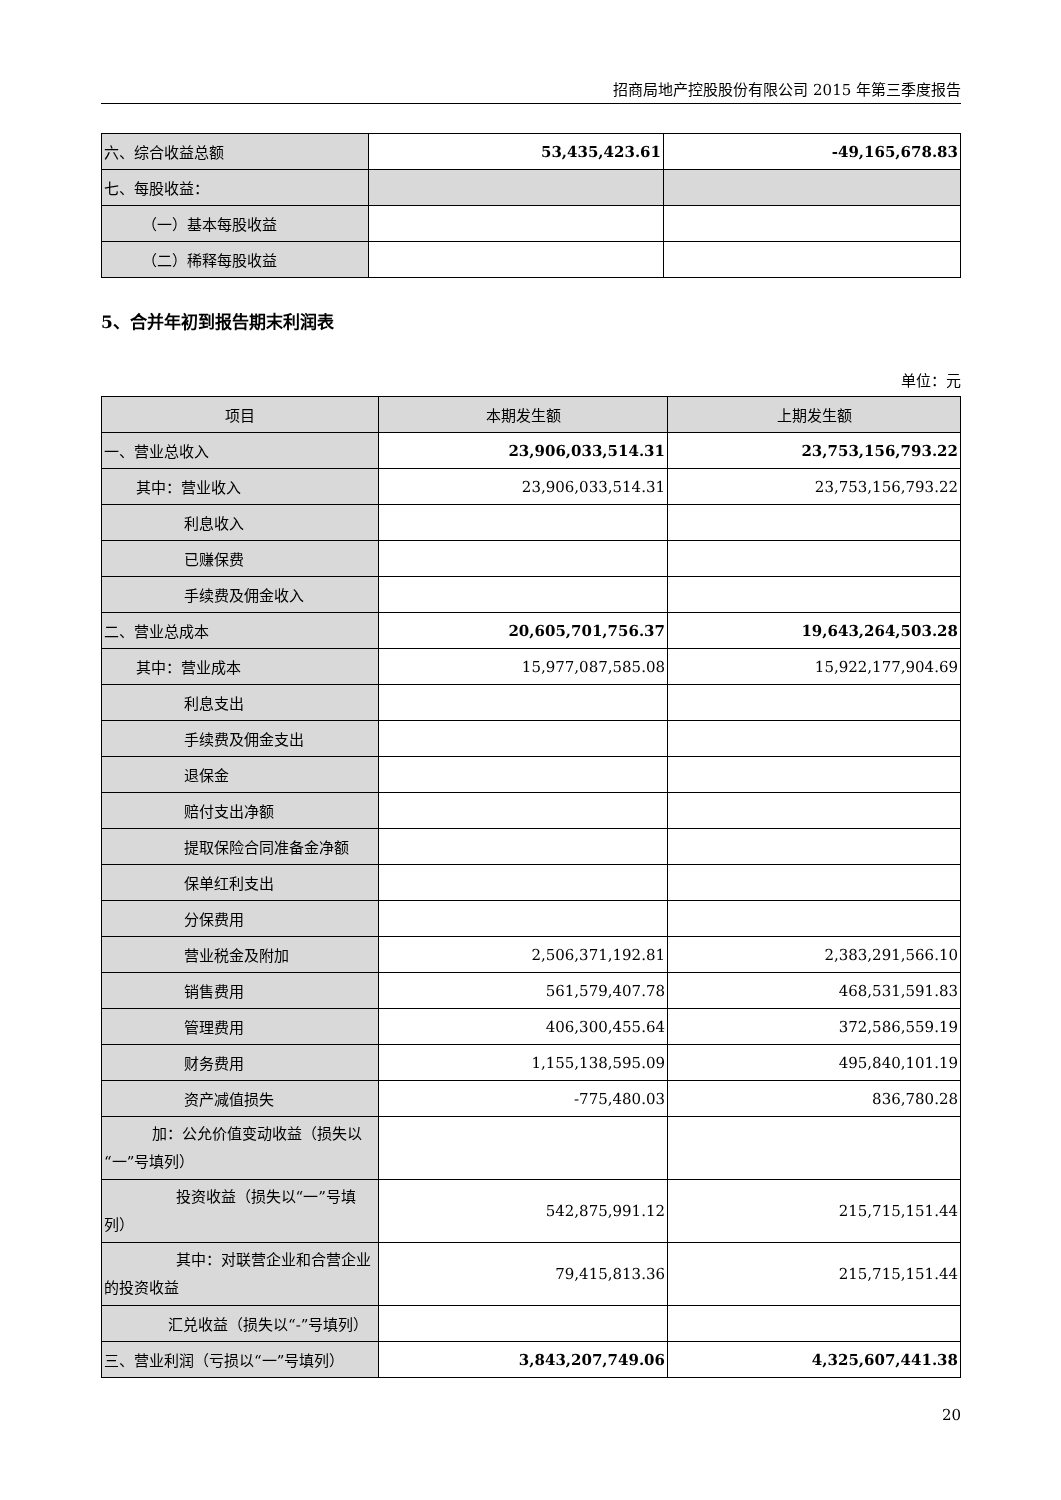招商局地产控股股份有限公司 2015 年第三季度报告
| 六、综合收益总额 | 53,435,423.61 | -49,165,678.83 |
| 七、每股收益： | | |
| （一）基本每股收益 | | |
| （二）稀释每股收益 | | |
5、合并年初到报告期末利润表
单位：元
| 项目 | 本期发生额 | 上期发生额 |
| --- | --- | --- |
| 一、营业总收入 | 23,906,033,514.31 | 23,753,156,793.22 |
| 其中：营业收入 | 23,906,033,514.31 | 23,753,156,793.22 |
| 利息收入 | | |
| 已赚保费 | | |
| 手续费及佣金收入 | | |
| 二、营业总成本 | 20,605,701,756.37 | 19,643,264,503.28 |
| 其中：营业成本 | 15,977,087,585.08 | 15,922,177,904.69 |
| 利息支出 | | |
| 手续费及佣金支出 | | |
| 退保金 | | |
| 赔付支出净额 | | |
| 提取保险合同准备金净额 | | |
| 保单红利支出 | | |
| 分保费用 | | |
| 营业税金及附加 | 2,506,371,192.81 | 2,383,291,566.10 |
| 销售费用 | 561,579,407.78 | 468,531,591.83 |
| 管理费用 | 406,300,455.64 | 372,586,559.19 |
| 财务费用 | 1,155,138,595.09 | 495,840,101.19 |
| 资产减值损失 | -775,480.03 | 836,780.28 |
| 加：公允价值变动收益（损失以“一”号填列） | | |
| 投资收益（损失以“一”号填列） | 542,875,991.12 | 215,715,151.44 |
| 其中：对联营企业和合营企业的投资收益 | 79,415,813.36 | 215,715,151.44 |
| 汇兑收益（损失以“-”号填列） | | |
| 三、营业利润（亏损以“一”号填列） | 3,843,207,749.06 | 4,325,607,441.38 |
20